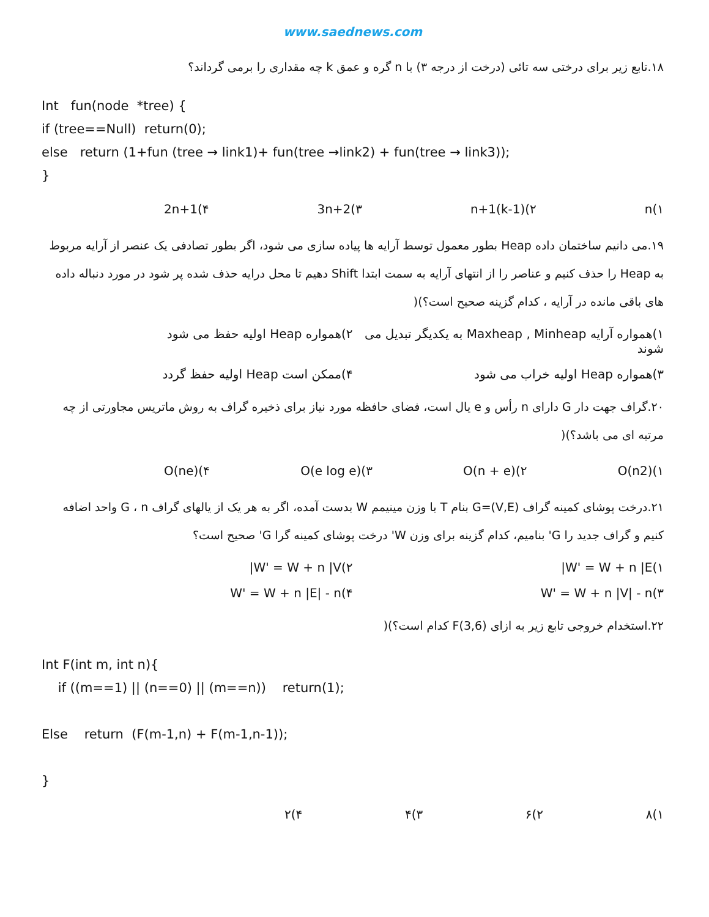www.saednews.com
۱۸.تابع زیر برای درختی سه تائی (درخت از درجه ۳) با n گره و عمق k چه مقداری را برمی گرداند؟
Int fun(node *tree) {
if (tree==Null) return(0);
else return (1+fun (tree → link1)+ fun(tree →link2) + fun(tree → link3));
}
۱)n ۲)(k-1)n+1 ۳)3n+2 ۴)2n+1
۱۹.می دانیم ساختمان داده Heap بطور معمول توسط آرایه ها پیاده سازی می شود، اگر بطور تصادفی یک عنصر از آرایه مربوط به Heap را حذف کنیم و عناصر را از انتهای آرایه به سمت ابتدا Shift دهیم تا محل درایه حذف شده پر شود در مورد دنباله داده های باقی مانده در آرایه ، کدام گزینه صحیح است؟)(
۱)همواره آرایه Maxheap , Minheap به یکدیگر تبدیل می شوند ۲)همواره Heap اولیه حفظ می شود
۳)همواره Heap اولیه خراب می شود ۴)ممکن است Heap اولیه حفظ گردد
۲۰.گراف جهت دار G دارای n رأس و e یال است، فضای حافظه مورد نیاز برای ذخیره گراف به روش ماتریس مجاورتی از چه مرتبه ای می باشد؟)(
۱)O(n2) ۲)O(n + e) ۳)O(e log e) ۴)O(ne)
۲۱.درخت پوشای کمینه گراف G=(V,E) بنام T با وزن مینیمم W بدست آمده، اگر به هر یک از یالهای گراف G ، n واحد اضافه کنیم و گراف جدید را G' بنامیم، کدام گزینه برای وزن W' درخت پوشای کمینه گرا G' صحیح است؟
۱)W' = W + n |E| ۲)W' = W + n |V|
۳)W' = W + n |V| - n ۴)W' = W + n |E| - n
۲۲.استخدام خروجی تابع زیر به ازای F(3,6) کدام است؟)(
Int F(int m, int n){
if ((m==1) || (n==0) || (m==n)) return(1);
Else return (F(m-1,n) + F(m-1,n-1));
}
۱)۸ ۲)۶ ۳)۴ ۴)۲